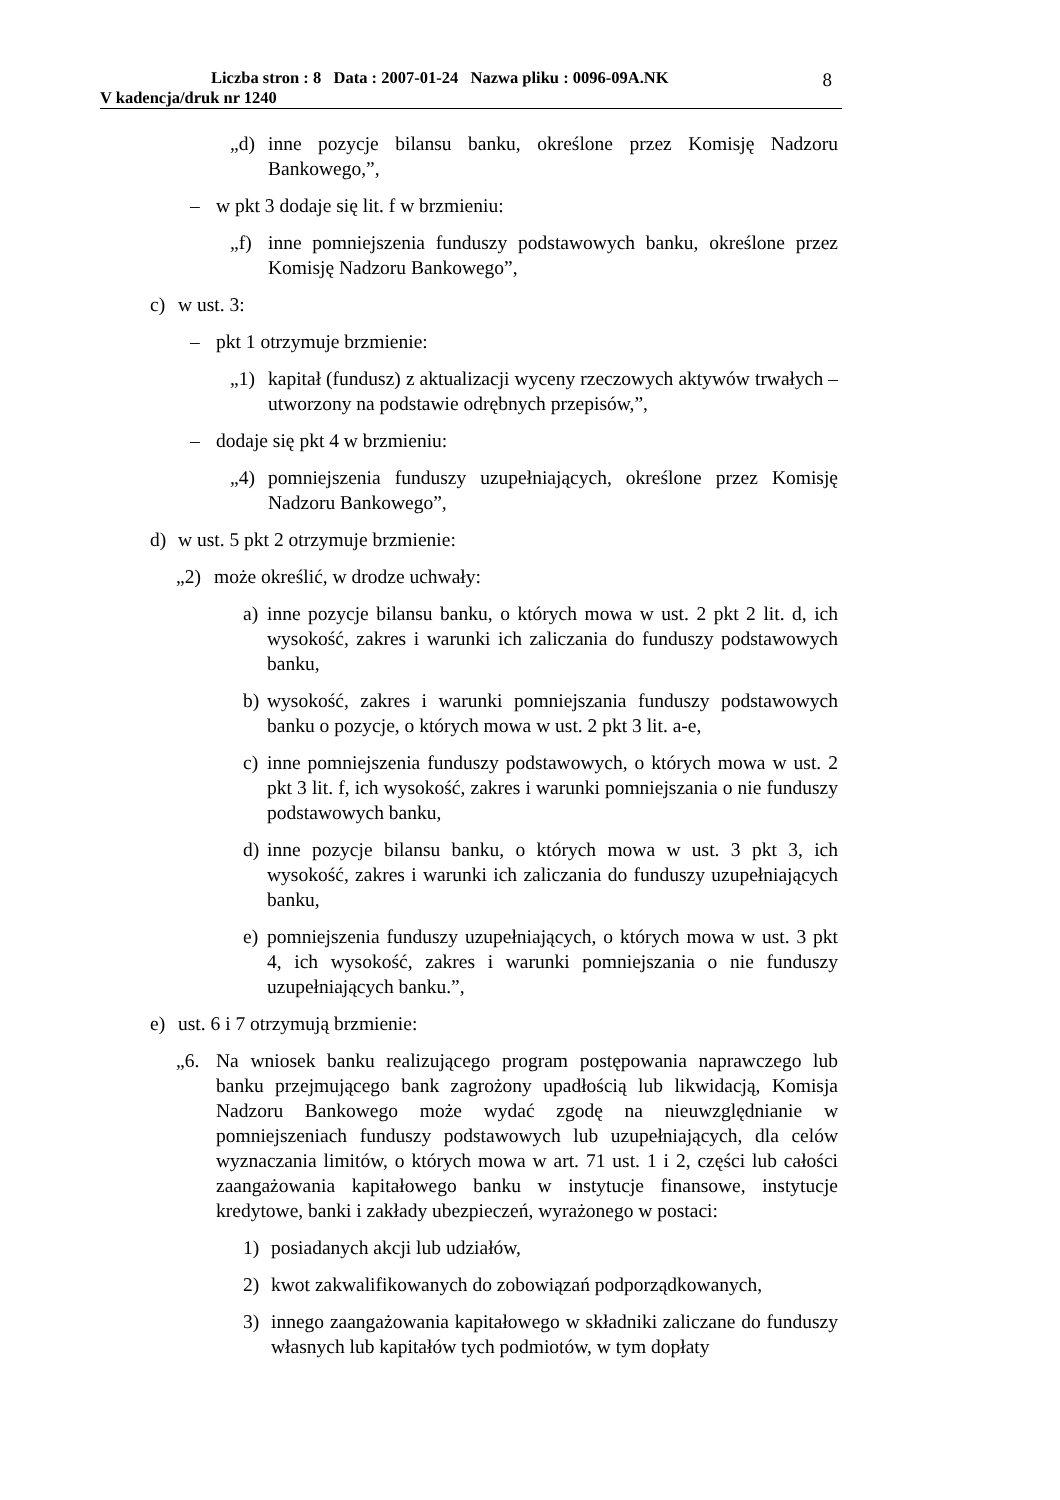Liczba stron : 8 Data : 2007-01-24 Nazwa pliku : 0096-09A.NK
V kadencja/druk nr 1240
8
„d) inne pozycje bilansu banku, określone przez Komisję Nadzoru Bankowego,”,
– w pkt 3 dodaje się lit. f w brzmieniu:
„f) inne pomniejszenia funduszy podstawowych banku, określone przez Komisję Nadzoru Bankowego”,
c) w ust. 3:
– pkt 1 otrzymuje brzmienie:
„1) kapitał (fundusz) z aktualizacji wyceny rzeczowych aktywów trwałych – utworzony na podstawie odrębnych przepisów,”,
– dodaje się pkt 4 w brzmieniu:
„4) pomniejszenia funduszy uzupełniających, określone przez Komisję Nadzoru Bankowego”,
d) w ust. 5 pkt 2 otrzymuje brzmienie:
„2) może określić, w drodze uchwały:
a) inne pozycje bilansu banku, o których mowa w ust. 2 pkt 2 lit. d, ich wysokość, zakres i warunki ich zaliczania do funduszy podstawowych banku,
b) wysokość, zakres i warunki pomniejszania funduszy podstawowych banku o pozycje, o których mowa w ust. 2 pkt 3 lit. a-e,
c) inne pomniejszenia funduszy podstawowych, o których mowa w ust. 2 pkt 3 lit. f, ich wysokość, zakres i warunki pomniejszania o nie funduszy podstawowych banku,
d) inne pozycje bilansu banku, o których mowa w ust. 3 pkt 3, ich wysokość, zakres i warunki ich zaliczania do funduszy uzupełniających banku,
e) pomniejszenia funduszy uzupełniających, o których mowa w ust. 3 pkt 4, ich wysokość, zakres i warunki pomniejszania o nie funduszy uzupełniających banku.”,
e) ust. 6 i 7 otrzymują brzmienie:
„6. Na wniosek banku realizującego program postępowania naprawczego lub banku przejmującego bank zagrożony upadłością lub likwidacją, Komisja Nadzoru Bankowego może wydać zgodę na nieuwzględnianie w pomniejszeniach funduszy podstawowych lub uzupełniających, dla celów wyznaczania limitów, o których mowa w art. 71 ust. 1 i 2, części lub całości zaangażowania kapitałowego banku w instytucje finansowe, instytucje kredytowe, banki i zakłady ubezpieczeń, wyrażonego w postaci:
1) posiadanych akcji lub udziałów,
2) kwot zakwalifikowanych do zobowiązań podporządkowanych,
3) innego zaangażowania kapitałowego w składniki zaliczane do funduszy własnych lub kapitałów tych podmiotów, w tym dopłaty